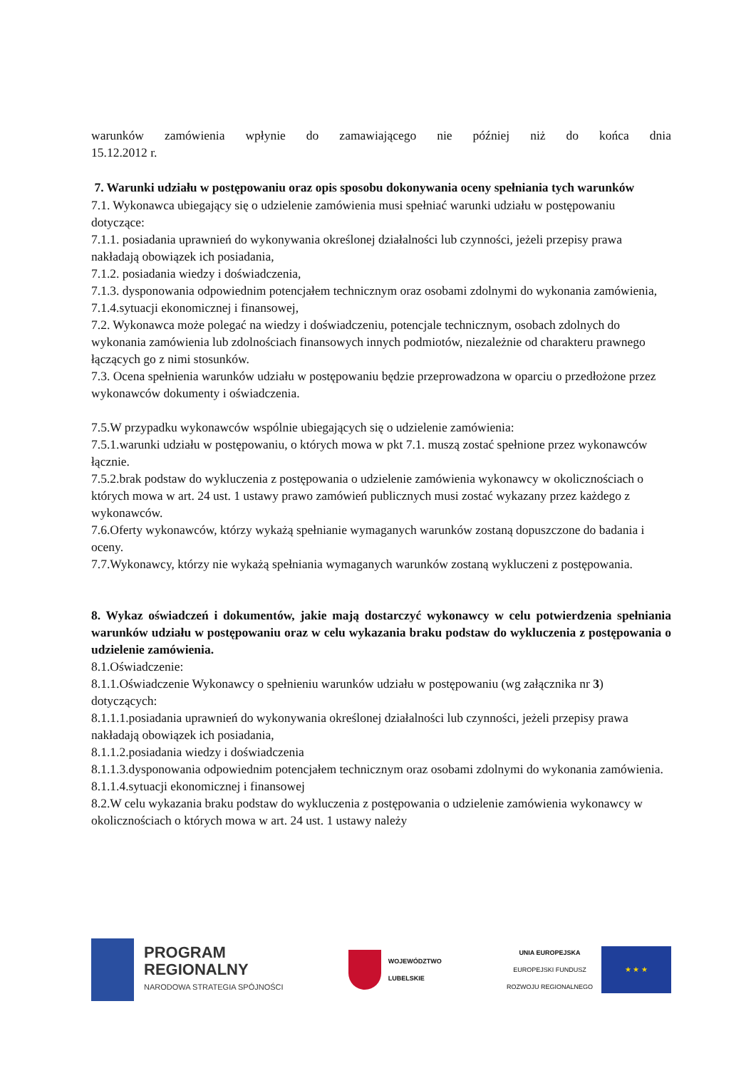warunków zamówienia wpłynie do zamawiającego nie później niż do końca dnia
15.12.2012 r.
7. Warunki udziału w postępowaniu oraz opis sposobu dokonywania oceny spełniania tych warunków
7.1. Wykonawca ubiegający się o udzielenie zamówienia musi spełniać warunki udziału w postępowaniu dotyczące:
7.1.1. posiadania uprawnień do wykonywania określonej działalności lub czynności, jeżeli przepisy prawa nakładają obowiązek ich posiadania,
7.1.2. posiadania wiedzy i doświadczenia,
7.1.3. dysponowania odpowiednim potencjałem technicznym oraz osobami zdolnymi do wykonania zamówienia,
7.1.4.sytuacji ekonomicznej i finansowej,
7.2. Wykonawca może polegać na wiedzy i doświadczeniu, potencjale technicznym, osobach zdolnych do wykonania zamówienia lub zdolnościach finansowych innych podmiotów, niezależnie od charakteru prawnego łączących go z nimi stosunków.
7.3. Ocena spełnienia warunków udziału w postępowaniu będzie przeprowadzona w oparciu o przedłożone przez wykonawców dokumenty i oświadczenia.
7.5.W przypadku wykonawców wspólnie ubiegających się o udzielenie zamówienia:
7.5.1.warunki udziału w postępowaniu, o których mowa w pkt 7.1. muszą zostać spełnione przez wykonawców łącznie.
7.5.2.brak podstaw do wykluczenia z postępowania o udzielenie zamówienia wykonawcy w okolicznościach o których mowa w art. 24 ust. 1 ustawy prawo zamówień publicznych musi zostać wykazany przez każdego z wykonawców.
7.6.Oferty wykonawców, którzy wykażą spełnianie wymaganych warunków zostaną dopuszczone do badania i oceny.
7.7.Wykonawcy, którzy nie wykażą spełniania wymaganych warunków zostaną wykluczeni z postępowania.
8. Wykaz oświadczeń i dokumentów, jakie mają dostarczyć wykonawcy w celu potwierdzenia spełniania warunków udziału w postępowaniu oraz w celu wykazania braku podstaw do wykluczenia z postępowania o udzielenie zamówienia.
8.1.Oświadczenie:
8.1.1.Oświadczenie Wykonawcy o spełnieniu warunków udziału w postępowaniu (wg załącznika nr 3) dotyczących:
8.1.1.1.posiadania uprawnień do wykonywania określonej działalności lub czynności, jeżeli przepisy prawa nakładają obowiązek ich posiadania,
8.1.1.2.posiadania wiedzy i doświadczenia
8.1.1.3.dysponowania odpowiednim potencjałem technicznym oraz osobami zdolnymi do wykonania zamówienia.
8.1.1.4.sytuacji ekonomicznej i finansowej
8.2.W celu wykazania braku podstaw do wykluczenia z postępowania o udzielenie zamówienia wykonawcy w okolicznościach o których mowa w art. 24 ust. 1 ustawy należy
PROGRAM
REGIONALNY
NARODOWA STRATEGIA SPÓJNOŚCI
WOJEWÓDZTWO
LUBELSKIE
UNIA EUROPEJSKA
EUROPEJSKI FUNDUSZ
ROZWOJU REGIONALNEGO
★ ★ ★